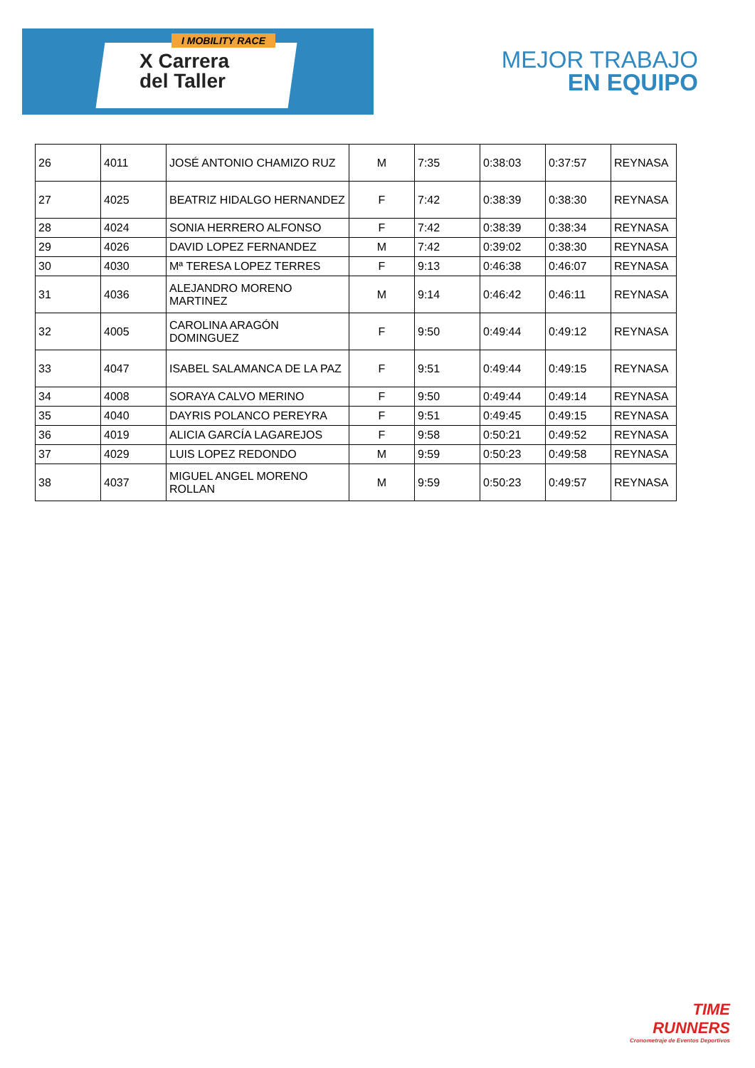I MOBILITY RACE
X Carrera
del Taller
MEJOR TRABAJO
EN EQUIPO
| 26 | 4011 | JOSÉ ANTONIO CHAMIZO RUZ | M | 7:35 | 0:38:03 | 0:37:57 | REYNASA |
| 27 | 4025 | BEATRIZ HIDALGO HERNANDEZ | F | 7:42 | 0:38:39 | 0:38:30 | REYNASA |
| 28 | 4024 | SONIA HERRERO ALFONSO | F | 7:42 | 0:38:39 | 0:38:34 | REYNASA |
| 29 | 4026 | DAVID LOPEZ FERNANDEZ | M | 7:42 | 0:39:02 | 0:38:30 | REYNASA |
| 30 | 4030 | Mª TERESA LOPEZ TERRES | F | 9:13 | 0:46:38 | 0:46:07 | REYNASA |
| 31 | 4036 | ALEJANDRO MORENO MARTINEZ | M | 9:14 | 0:46:42 | 0:46:11 | REYNASA |
| 32 | 4005 | CAROLINA ARAGÓN DOMINGUEZ | F | 9:50 | 0:49:44 | 0:49:12 | REYNASA |
| 33 | 4047 | ISABEL SALAMANCA DE LA PAZ | F | 9:51 | 0:49:44 | 0:49:15 | REYNASA |
| 34 | 4008 | SORAYA CALVO MERINO | F | 9:50 | 0:49:44 | 0:49:14 | REYNASA |
| 35 | 4040 | DAYRIS POLANCO PEREYRA | F | 9:51 | 0:49:45 | 0:49:15 | REYNASA |
| 36 | 4019 | ALICIA GARCÍA LAGAREJOS | F | 9:58 | 0:50:21 | 0:49:52 | REYNASA |
| 37 | 4029 | LUIS LOPEZ REDONDO | M | 9:59 | 0:50:23 | 0:49:58 | REYNASA |
| 38 | 4037 | MIGUEL ANGEL MORENO ROLLAN | M | 9:59 | 0:50:23 | 0:49:57 | REYNASA |
TIME
RUNNERS
Cronometraje de Eventos Deportivos